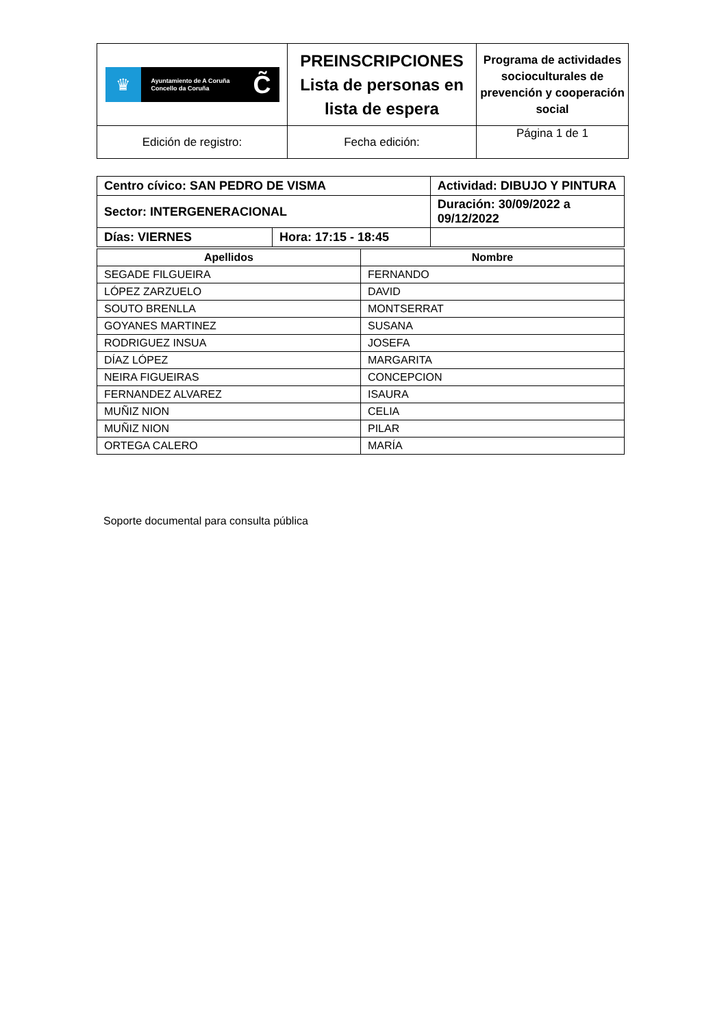| ♛ Ayuntamiento de A Coruña Concello da Coruña C̃ | PREINSCRIPCIONES Lista de personas en lista de espera | Programa de actividades socioculturales de prevención y cooperación social |
| Edición de registro: | Fecha edición: | Página 1 de 1 |
| Centro cívico: SAN PEDRO DE VISMA | | Actividad: DIBUJO Y PINTURA | |
| Sector: INTERGENERACIONAL | | Duración: 30/09/2022 a 09/12/2022 | |
| Días: VIERNES | Hora: 17:15 - 18:45 | | |
| Apellidos | Nombre |
| --- | --- |
| SEGADE FILGUEIRA | FERNANDO |
| LÓPEZ ZARZUELO | DAVID |
| SOUTO BRENLLA | MONTSERRAT |
| GOYANES MARTINEZ | SUSANA |
| RODRIGUEZ INSUA | JOSEFA |
| DÍAZ LÓPEZ | MARGARITA |
| NEIRA FIGUEIRAS | CONCEPCION |
| FERNANDEZ ALVAREZ | ISAURA |
| MUÑIZ NION | CELIA |
| MUÑIZ NION | PILAR |
| ORTEGA CALERO | MARÍA |
Soporte documental para consulta pública